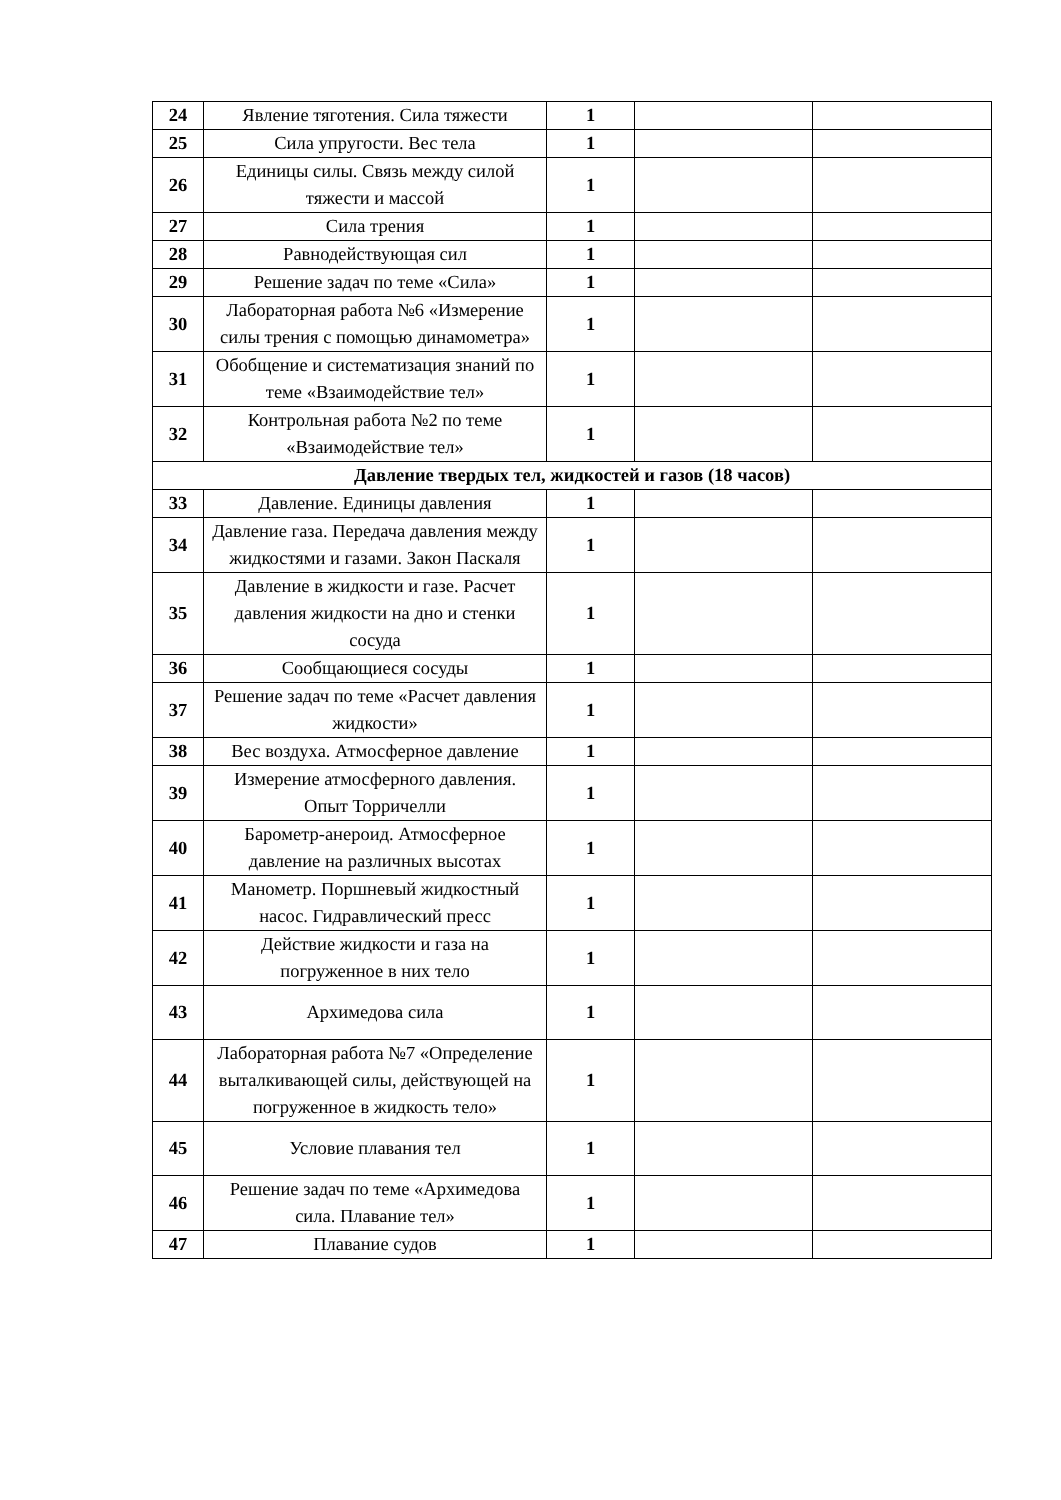| 24 | Явление тяготения. Сила тяжести | 1 | | |
| 25 | Сила упругости. Вес тела | 1 | | |
| 26 | Единицы силы. Связь между силой тяжести и массой | 1 | | |
| 27 | Сила трения | 1 | | |
| 28 | Равнодействующая сил | 1 | | |
| 29 | Решение задач по теме «Сила» | 1 | | |
| 30 | Лабораторная работа №6 «Измерение силы трения с помощью динамометра» | 1 | | |
| 31 | Обобщение и систематизация знаний по теме «Взаимодействие тел» | 1 | | |
| 32 | Контрольная работа №2 по теме «Взаимодействие тел» | 1 | | |
| Давление твердых тел, жидкостей и газов (18 часов) | | | | |
| 33 | Давление. Единицы давления | 1 | | |
| 34 | Давление газа. Передача давления между жидкостями и газами. Закон Паскаля | 1 | | |
| 35 | Давление в жидкости и газе. Расчет давления жидкости на дно и стенки сосуда | 1 | | |
| 36 | Сообщающиеся сосуды | 1 | | |
| 37 | Решение задач по теме «Расчет давления жидкости» | 1 | | |
| 38 | Вес воздуха. Атмосферное давление | 1 | | |
| 39 | Измерение атмосферного давления. Опыт Торричелли | 1 | | |
| 40 | Барометр-анероид. Атмосферное давление на различных высотах | 1 | | |
| 41 | Манометр. Поршневый жидкостный насос. Гидравлический пресс | 1 | | |
| 42 | Действие жидкости и газа на погруженное в них тело | 1 | | |
| 43 | Архимедова сила | 1 | | |
| 44 | Лабораторная работа №7 «Определение выталкивающей силы, действующей на погруженное в жидкость тело» | 1 | | |
| 45 | Условие плавания тел | 1 | | |
| 46 | Решение задач по теме «Архимедова сила. Плавание тел» | 1 | | |
| 47 | Плавание судов | 1 | | |